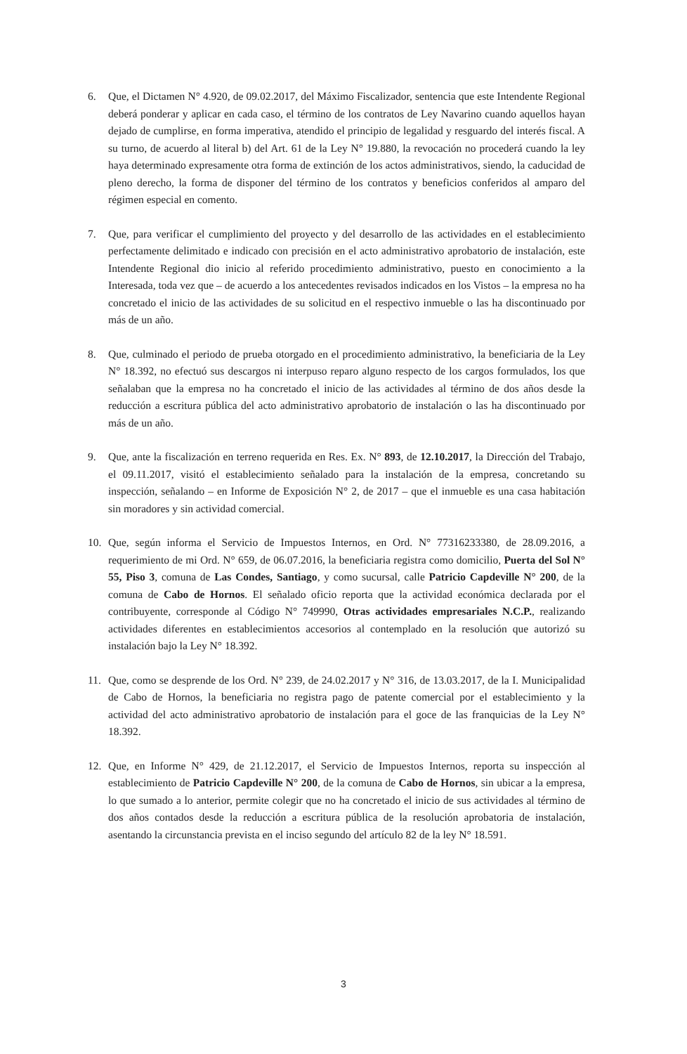6. Que, el Dictamen N° 4.920, de 09.02.2017, del Máximo Fiscalizador, sentencia que este Intendente Regional deberá ponderar y aplicar en cada caso, el término de los contratos de Ley Navarino cuando aquellos hayan dejado de cumplirse, en forma imperativa, atendido el principio de legalidad y resguardo del interés fiscal. A su turno, de acuerdo al literal b) del Art. 61 de la Ley N° 19.880, la revocación no procederá cuando la ley haya determinado expresamente otra forma de extinción de los actos administrativos, siendo, la caducidad de pleno derecho, la forma de disponer del término de los contratos y beneficios conferidos al amparo del régimen especial en comento.
7. Que, para verificar el cumplimiento del proyecto y del desarrollo de las actividades en el establecimiento perfectamente delimitado e indicado con precisión en el acto administrativo aprobatorio de instalación, este Intendente Regional dio inicio al referido procedimiento administrativo, puesto en conocimiento a la Interesada, toda vez que – de acuerdo a los antecedentes revisados indicados en los Vistos – la empresa no ha concretado el inicio de las actividades de su solicitud en el respectivo inmueble o las ha discontinuado por más de un año.
8. Que, culminado el periodo de prueba otorgado en el procedimiento administrativo, la beneficiaria de la Ley N° 18.392, no efectuó sus descargos ni interpuso reparo alguno respecto de los cargos formulados, los que señalaban que la empresa no ha concretado el inicio de las actividades al término de dos años desde la reducción a escritura pública del acto administrativo aprobatorio de instalación o las ha discontinuado por más de un año.
9. Que, ante la fiscalización en terreno requerida en Res. Ex. N° 893, de 12.10.2017, la Dirección del Trabajo, el 09.11.2017, visitó el establecimiento señalado para la instalación de la empresa, concretando su inspección, señalando – en Informe de Exposición N° 2, de 2017 – que el inmueble es una casa habitación sin moradores y sin actividad comercial.
10. Que, según informa el Servicio de Impuestos Internos, en Ord. N° 77316233380, de 28.09.2016, a requerimiento de mi Ord. N° 659, de 06.07.2016, la beneficiaria registra como domicilio, Puerta del Sol N° 55, Piso 3, comuna de Las Condes, Santiago, y como sucursal, calle Patricio Capdeville N° 200, de la comuna de Cabo de Hornos. El señalado oficio reporta que la actividad económica declarada por el contribuyente, corresponde al Código N° 749990, Otras actividades empresariales N.C.P., realizando actividades diferentes en establecimientos accesorios al contemplado en la resolución que autorizó su instalación bajo la Ley N° 18.392.
11. Que, como se desprende de los Ord. N° 239, de 24.02.2017 y N° 316, de 13.03.2017, de la I. Municipalidad de Cabo de Hornos, la beneficiaria no registra pago de patente comercial por el establecimiento y la actividad del acto administrativo aprobatorio de instalación para el goce de las franquicias de la Ley N° 18.392.
12. Que, en Informe N° 429, de 21.12.2017, el Servicio de Impuestos Internos, reporta su inspección al establecimiento de Patricio Capdeville N° 200, de la comuna de Cabo de Hornos, sin ubicar a la empresa, lo que sumado a lo anterior, permite colegir que no ha concretado el inicio de sus actividades al término de dos años contados desde la reducción a escritura pública de la resolución aprobatoria de instalación, asentando la circunstancia prevista en el inciso segundo del artículo 82 de la ley N° 18.591.
3